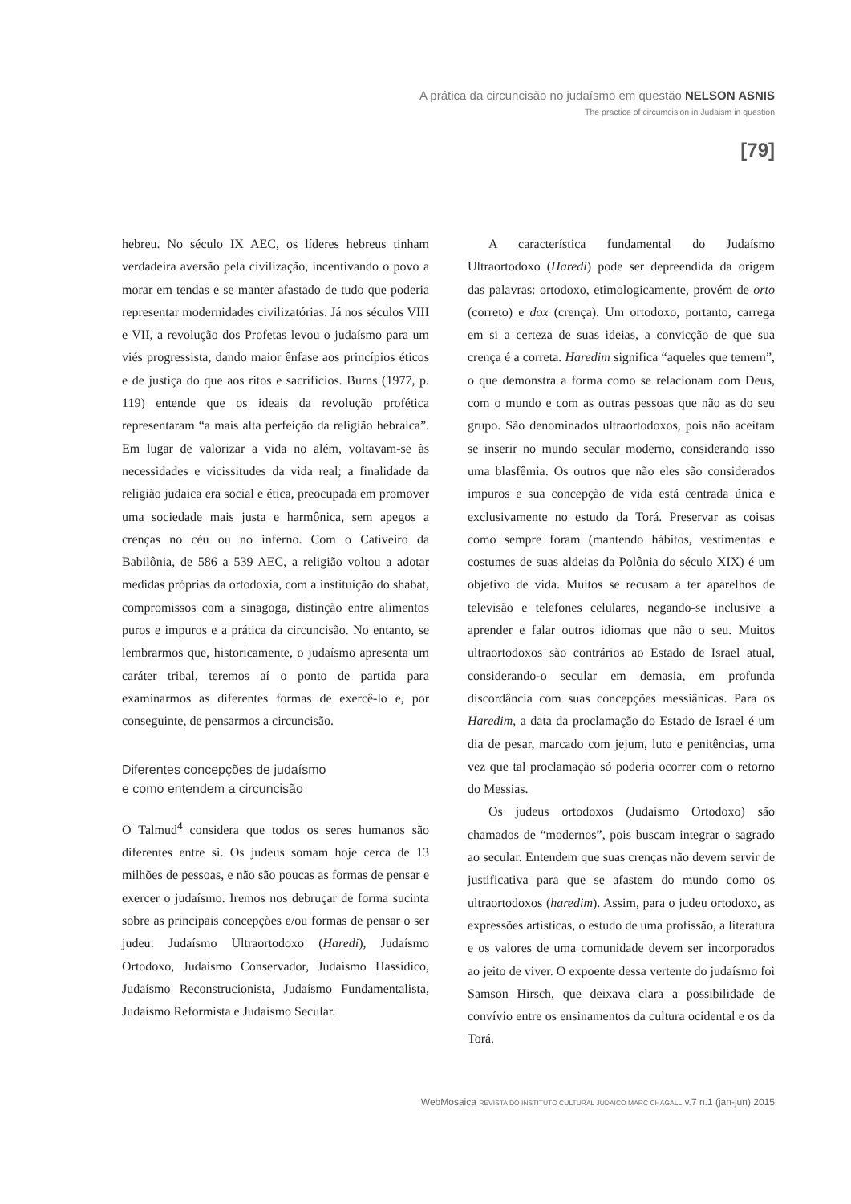A prática da circuncisão no judaísmo em questão NELSON ASNIS
The practice of circumcision in Judaism in question
[79]
hebreu. No século IX AEC, os líderes hebreus tinham verdadeira aversão pela civilização, incentivando o povo a morar em tendas e se manter afastado de tudo que poderia representar modernidades civilizatórias. Já nos séculos VIII e VII, a revolução dos Profetas levou o judaísmo para um viés progressista, dando maior ênfase aos princípios éticos e de justiça do que aos ritos e sacrifícios. Burns (1977, p. 119) entende que os ideais da revolução profética representaram “a mais alta perfeição da religião hebraica”. Em lugar de valorizar a vida no além, voltavam-se às necessidades e vicissitudes da vida real; a finalidade da religião judaica era social e ética, preocupada em promover uma sociedade mais justa e harmônica, sem apegos a crenças no céu ou no inferno. Com o Cativeiro da Babilônia, de 586 a 539 AEC, a religião voltou a adotar medidas próprias da ortodoxia, com a instituição do shabat, compromissos com a sinagoga, distinção entre alimentos puros e impuros e a prática da circuncisão. No entanto, se lembrarmos que, historicamente, o judaísmo apresenta um caráter tribal, teremos aí o ponto de partida para examinarmos as diferentes formas de exercê-lo e, por conseguinte, de pensarmos a circuncisão.
Diferentes concepções de judaísmo
e como entendem a circuncisão
O Talmud<sup>4</sup> considera que todos os seres humanos são diferentes entre si. Os judeus somam hoje cerca de 13 milhões de pessoas, e não são poucas as formas de pensar e exercer o judaísmo. Iremos nos debruçar de forma sucinta sobre as principais concepções e/ou formas de pensar o ser judeu: Judaísmo Ultraortodoxo (Haredi), Judaísmo Ortodoxo, Judaísmo Conservador, Judaísmo Hassídico, Judaísmo Reconstrucionista, Judaísmo Fundamentalista, Judaísmo Reformista e Judaísmo Secular.
A característica fundamental do Judaísmo Ultraortodoxo (Haredi) pode ser depreendida da origem das palavras: ortodoxo, etimologicamente, provém de orto (correto) e dox (crença). Um ortodoxo, portanto, carrega em si a certeza de suas ideias, a convicção de que sua crença é a correta. Haredim significa “aqueles que temem”, o que demonstra a forma como se relacionam com Deus, com o mundo e com as outras pessoas que não as do seu grupo. São denominados ultraortodoxos, pois não aceitam se inserir no mundo secular moderno, considerando isso uma blasfêmia. Os outros que não eles são considerados impuros e sua concepção de vida está centrada única e exclusivamente no estudo da Torá. Preservar as coisas como sempre foram (mantendo hábitos, vestimentas e costumes de suas aldeias da Polônia do século XIX) é um objetivo de vida. Muitos se recusam a ter aparelhos de televisão e telefones celulares, negando-se inclusive a aprender e falar outros idiomas que não o seu. Muitos ultraortodoxos são contrários ao Estado de Israel atual, considerando-o secular em demasia, em profunda discordância com suas concepções messiânicas. Para os Haredim, a data da proclamação do Estado de Israel é um dia de pesar, marcado com jejum, luto e penitências, uma vez que tal proclamação só poderia ocorrer com o retorno do Messias.
Os judeus ortodoxos (Judaísmo Ortodoxo) são chamados de “modernos”, pois buscam integrar o sagrado ao secular. Entendem que suas crenças não devem servir de justificativa para que se afastem do mundo como os ultraortodoxos (haredim). Assim, para o judeu ortodoxo, as expressões artísticas, o estudo de uma profissão, a literatura e os valores de uma comunidade devem ser incorporados ao jeito de viver. O expoente dessa vertente do judaísmo foi Samson Hirsch, que deixava clara a possibilidade de convívio entre os ensinamentos da cultura ocidental e os da Torá.
WebMosaica REVISTA DO INSTITUTO CULTURAL JUDAICO MARC CHAGALL v.7 n.1 (jan-jun) 2015